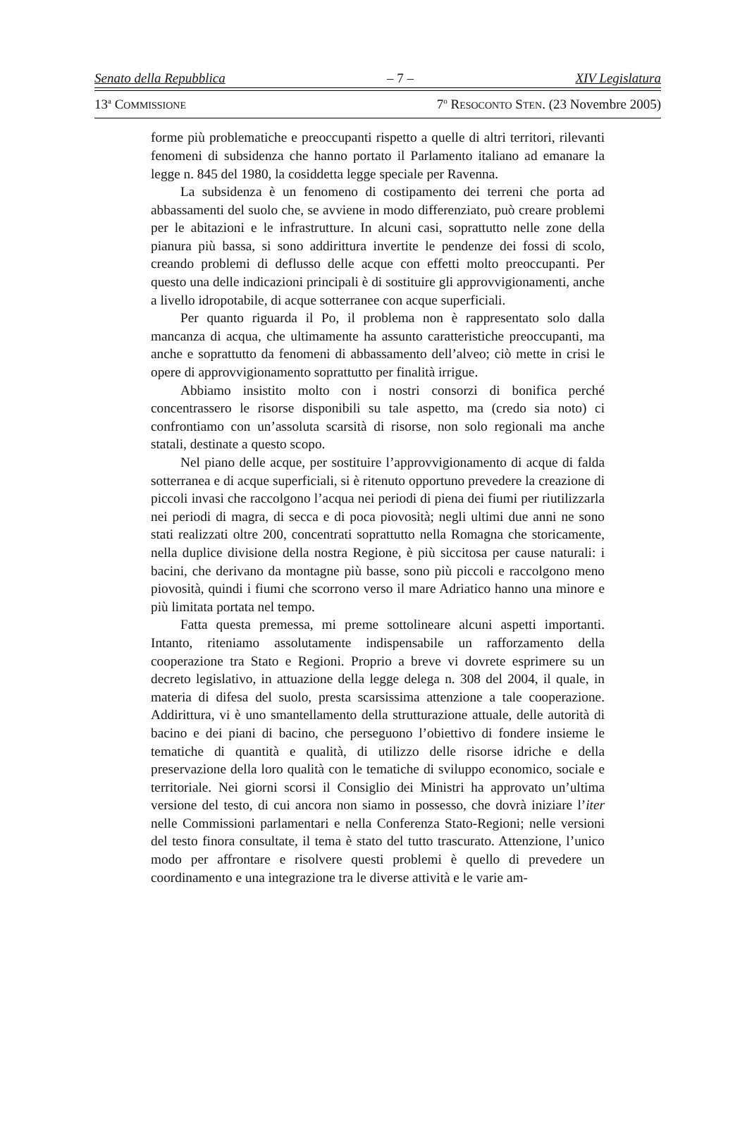Senato della Repubblica – 7 – XIV Legislatura
13<sup>a</sup> COMMISSIONE
7<sup>o</sup> RESOCONTO STEN. (23 Novembre 2005)
forme più problematiche e preoccupanti rispetto a quelle di altri territori, rilevanti fenomeni di subsidenza che hanno portato il Parlamento italiano ad emanare la legge n. 845 del 1980, la cosiddetta legge speciale per Ravenna.
La subsidenza è un fenomeno di costipamento dei terreni che porta ad abbassamenti del suolo che, se avviene in modo differenziato, può creare problemi per le abitazioni e le infrastrutture. In alcuni casi, soprattutto nelle zone della pianura più bassa, si sono addirittura invertite le pendenze dei fossi di scolo, creando problemi di deflusso delle acque con effetti molto preoccupanti. Per questo una delle indicazioni principali è di sostituire gli approvvigionamenti, anche a livello idropotabile, di acque sotterranee con acque superficiali.
Per quanto riguarda il Po, il problema non è rappresentato solo dalla mancanza di acqua, che ultimamente ha assunto caratteristiche preoccupanti, ma anche e soprattutto da fenomeni di abbassamento dell’alveo; ciò mette in crisi le opere di approvvigionamento soprattutto per finalità irrigue.
Abbiamo insistito molto con i nostri consorzi di bonifica perché concentrassero le risorse disponibili su tale aspetto, ma (credo sia noto) ci confrontiamo con un’assoluta scarsità di risorse, non solo regionali ma anche statali, destinate a questo scopo.
Nel piano delle acque, per sostituire l’approvvigionamento di acque di falda sotterranea e di acque superficiali, si è ritenuto opportuno prevedere la creazione di piccoli invasi che raccolgono l’acqua nei periodi di piena dei fiumi per riutilizzarla nei periodi di magra, di secca e di poca piovosità; negli ultimi due anni ne sono stati realizzati oltre 200, concentrati soprattutto nella Romagna che storicamente, nella duplice divisione della nostra Regione, è più siccitosa per cause naturali: i bacini, che derivano da montagne più basse, sono più piccoli e raccolgono meno piovosità, quindi i fiumi che scorrono verso il mare Adriatico hanno una minore e più limitata portata nel tempo.
Fatta questa premessa, mi preme sottolineare alcuni aspetti importanti. Intanto, riteniamo assolutamente indispensabile un rafforzamento della cooperazione tra Stato e Regioni. Proprio a breve vi dovrete esprimere su un decreto legislativo, in attuazione della legge delega n. 308 del 2004, il quale, in materia di difesa del suolo, presta scarsissima attenzione a tale cooperazione. Addirittura, vi è uno smantellamento della strutturazione attuale, delle autorità di bacino e dei piani di bacino, che perseguono l’obiettivo di fondere insieme le tematiche di quantità e qualità, di utilizzo delle risorse idriche e della preservazione della loro qualità con le tematiche di sviluppo economico, sociale e territoriale. Nei giorni scorsi il Consiglio dei Ministri ha approvato un’ultima versione del testo, di cui ancora non siamo in possesso, che dovrà iniziare l’iter nelle Commissioni parlamentari e nella Conferenza Stato-Regioni; nelle versioni del testo finora consultate, il tema è stato del tutto trascurato. Attenzione, l’unico modo per affrontare e risolvere questi problemi è quello di prevedere un coordinamento e una integrazione tra le diverse attività e le varie am-